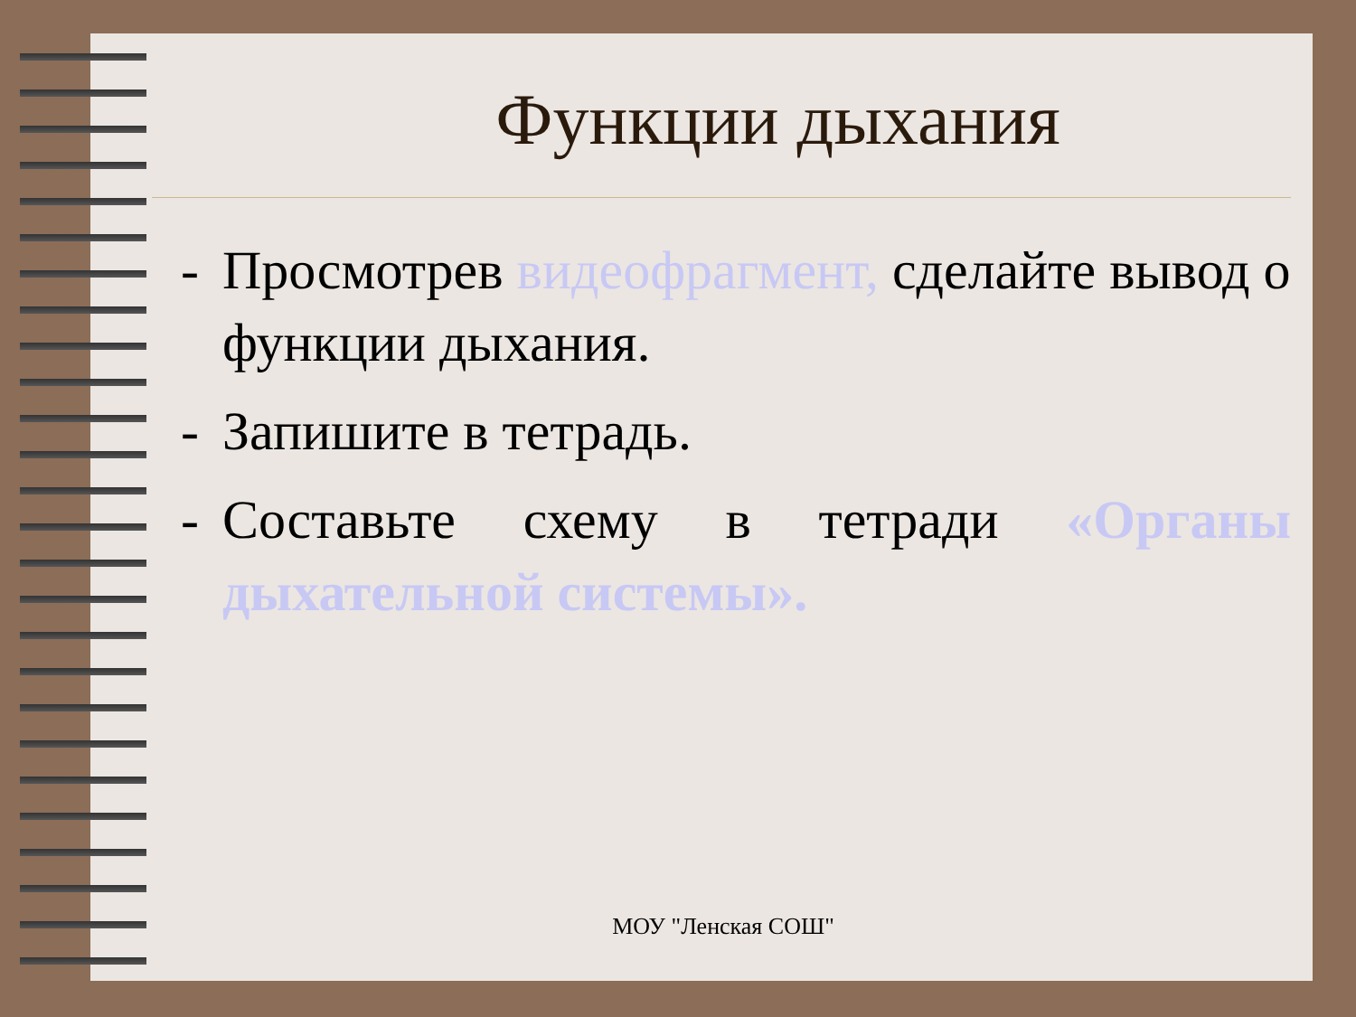Функции дыхания
- Просмотрев видеофрагмент, сделайте вывод о функции дыхания.
- Запишите в тетрадь.
- Составьте схему в тетради «Органы дыхательной системы».
МОУ "Ленская СОШ"